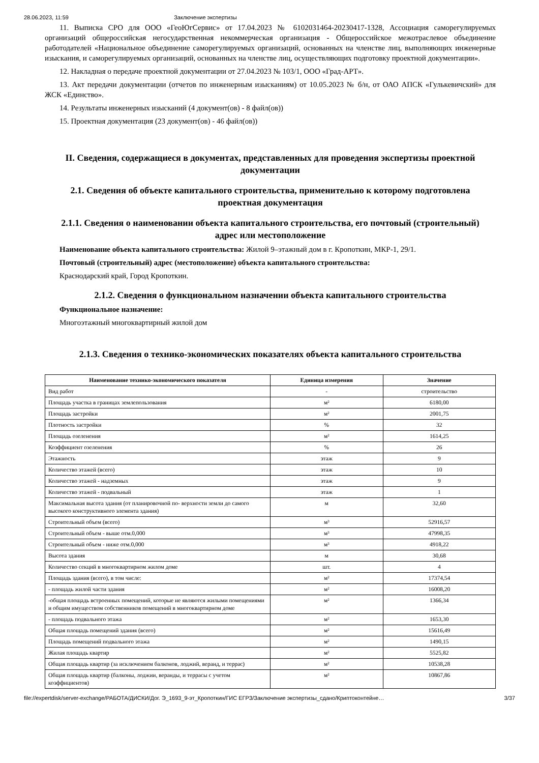28.06.2023, 11:59 Заключение экспертизы
11. Выписка СРО для ООО «ГеоЮгСервис» от 17.04.2023 № 6102031464-20230417-1328, Ассоциация саморегулируемых организаций общероссийская негосударственная некоммерческая организация - Общероссийское межотраслевое объединение работодателей «Национальное объединение саморегулируемых организаций, основанных на членстве лиц, выполняющих инженерные изыскания, и саморегулируемых организаций, основанных на членстве лиц, осуществляющих подготовку проектной документации».
12. Накладная о передаче проектной документации от 27.04.2023 № 103/1, ООО «Град-АРТ».
13. Акт передачи документации (отчетов по инженерным изысканиям) от 10.05.2023 № б/н, от ОАО АПСК «Гулькевичский» для ЖСК «Единство».
14. Результаты инженерных изысканий (4 документ(ов) - 8 файл(ов))
15. Проектная документация (23 документ(ов) - 46 файл(ов))
II. Сведения, содержащиеся в документах, представленных для проведения экспертизы проектной документации
2.1. Сведения об объекте капитального строительства, применительно к которому подготовлена проектная документация
2.1.1. Сведения о наименовании объекта капитального строительства, его почтовый (строительный) адрес или местоположение
Наименование объекта капитального строительства: Жилой 9–этажный дом в г. Кропоткин, МКР-1, 29/1.
Почтовый (строительный) адрес (местоположение) объекта капитального строительства:
Краснодарский край, Город Кропоткин.
2.1.2. Сведения о функциональном назначении объекта капитального строительства
Функциональное назначение:
Многоэтажный многоквартирный жилой дом
2.1.3. Сведения о технико-экономических показателях объекта капитального строительства
| Наименование технико-экономического показателя | Единица измерения | Значение |
| --- | --- | --- |
| Вид работ | - | строительство |
| Площадь участка в границах землепользования | м² | 6180,00 |
| Площадь застройки | м² | 2001,75 |
| Плотность застройки | % | 32 |
| Площадь озеленения | м² | 1614,25 |
| Коэффициент озеленения | % | 26 |
| Этажность | этаж | 9 |
| Количество этажей (всего) | этаж | 10 |
| Количество этажей - надземных | этаж | 9 |
| Количество этажей - подвальный | этаж | 1 |
| Максимальная высота здания (от планировочной по- верхности земли до самого высокого конструктивного элемента здания) | м | 32,60 |
| Строительный объем (всего) | м³ | 52916,57 |
| Строительный объем - выше отм.0,000 | м³ | 47998,35 |
| Строительный объем - ниже отм.0,000 | м³ | 4918,22 |
| Высота здания | м | 30,68 |
| Количество секций в многоквартирном жилом доме | шт. | 4 |
| Площадь здания (всего), в том числе: | м² | 17374,54 |
| - площадь жилой части здания | м² | 16008,20 |
| -общая площадь встроенных помещений, которые не являются жилыми помещениями и общим имуществом собственников помещений в многоквартирном доме | м² | 1366,34 |
| - площадь подвального этажа | м² | 1653,30 |
| Общая площадь помещений здания (всего) | м² | 15616,49 |
| Площадь помещений подвального этажа | м² | 1490,15 |
| Жилая площадь квартир | м² | 5525,82 |
| Общая площадь квартир (за исключением балконов, лоджий, веранд, и террас) | м² | 10538,28 |
| Общая площадь квартир (балконы, лоджии, веранды, и террасы с учетом коэффициентов) | м² | 10867,86 |
file://expertdisk/server-exchange/РАБОТА/ДИСКИ/Дог. Э_1693_9-эт_Кропоткин/ГИС ЕГРЗ/Заключение экспертизы_сдано/Криптоконтейне… 3/37